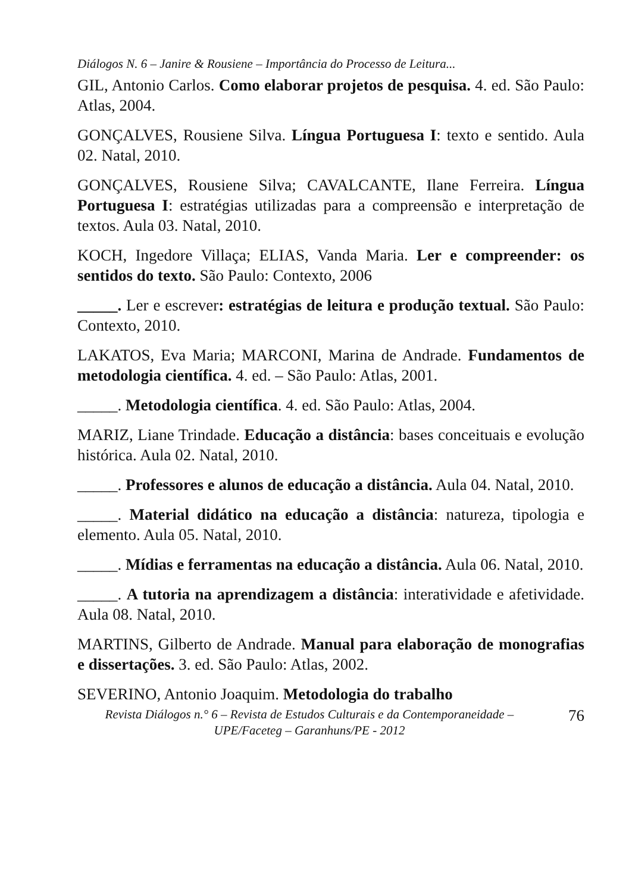Diálogos N. 6 – Janire & Rousiene – Importância do Processo de Leitura...
GIL, Antonio Carlos. Como elaborar projetos de pesquisa. 4. ed. São Paulo: Atlas, 2004.
GONÇALVES, Rousiene Silva. Língua Portuguesa I: texto e sentido. Aula 02. Natal, 2010.
GONÇALVES, Rousiene Silva; CAVALCANTE, Ilane Ferreira. Língua Portuguesa I: estratégias utilizadas para a compreensão e interpretação de textos. Aula 03. Natal, 2010.
KOCH, Ingedore Villaça; ELIAS, Vanda Maria. Ler e compreender: os sentidos do texto. São Paulo: Contexto, 2006
_____. Ler e escrever: estratégias de leitura e produção textual. São Paulo: Contexto, 2010.
LAKATOS, Eva Maria; MARCONI, Marina de Andrade. Fundamentos de metodologia científica. 4. ed. – São Paulo: Atlas, 2001.
_____. Metodologia científica. 4. ed. São Paulo: Atlas, 2004.
MARIZ, Liane Trindade. Educação a distância: bases conceituais e evolução histórica. Aula 02. Natal, 2010.
_____. Professores e alunos de educação a distância. Aula 04. Natal, 2010.
_____. Material didático na educação a distância: natureza, tipologia e elemento. Aula 05. Natal, 2010.
_____. Mídias e ferramentas na educação a distância. Aula 06. Natal, 2010.
_____. A tutoria na aprendizagem a distância: interatividade e afetividade. Aula 08. Natal, 2010.
MARTINS, Gilberto de Andrade. Manual para elaboração de monografias e dissertações. 3. ed. São Paulo: Atlas, 2002.
SEVERINO, Antonio Joaquim. Metodologia do trabalho
Revista Diálogos n.° 6 – Revista de Estudos Culturais e da Contemporaneidade – UPE/Faceteg – Garanhuns/PE - 2012
76